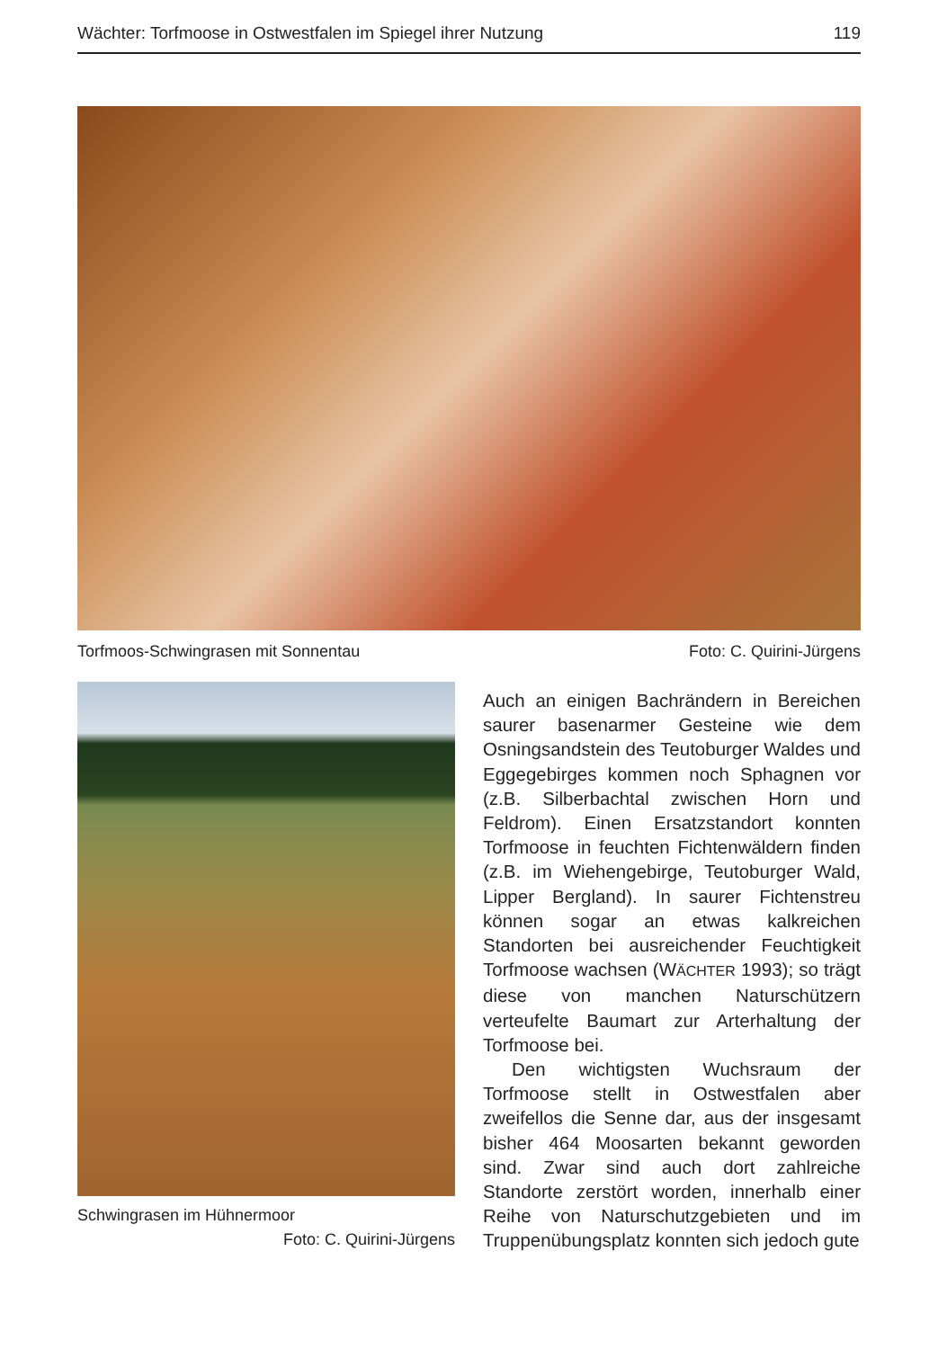Wächter: Torfmoose in Ostwestfalen im Spiegel ihrer Nutzung 119
Torfmoos-Schwingrasen mit Sonnentau Foto: C. Quirini-Jürgens
Schwingrasen im Hühnermoor
Foto: C. Quirini-Jürgens
Auch an einigen Bachrändern in Bereichen saurer basenarmer Gesteine wie dem Osningsandstein des Teutoburger Waldes und Eggegebirges kommen noch Sphagnen vor (z.B. Silberbachtal zwischen Horn und Feldrom). Einen Ersatzstandort konnten Torfmoose in feuchten Fichtenwäldern finden (z.B. im Wiehengebirge, Teutoburger Wald, Lipper Bergland). In saurer Fichtenstreu können sogar an etwas kalkreichen Standorten bei ausreichender Feuchtigkeit Torfmoose wachsen (WÄCHTER 1993); so trägt diese von manchen Naturschützern verteufelte Baumart zur Arterhaltung der Torfmoose bei.
Den wichtigsten Wuchsraum der Torfmoose stellt in Ostwestfalen aber zweifellos die Senne dar, aus der insgesamt bisher 464 Moosarten bekannt geworden sind. Zwar sind auch dort zahlreiche Standorte zerstört worden, innerhalb einer Reihe von Naturschutzgebieten und im Truppenübungsplatz konnten sich jedoch gute